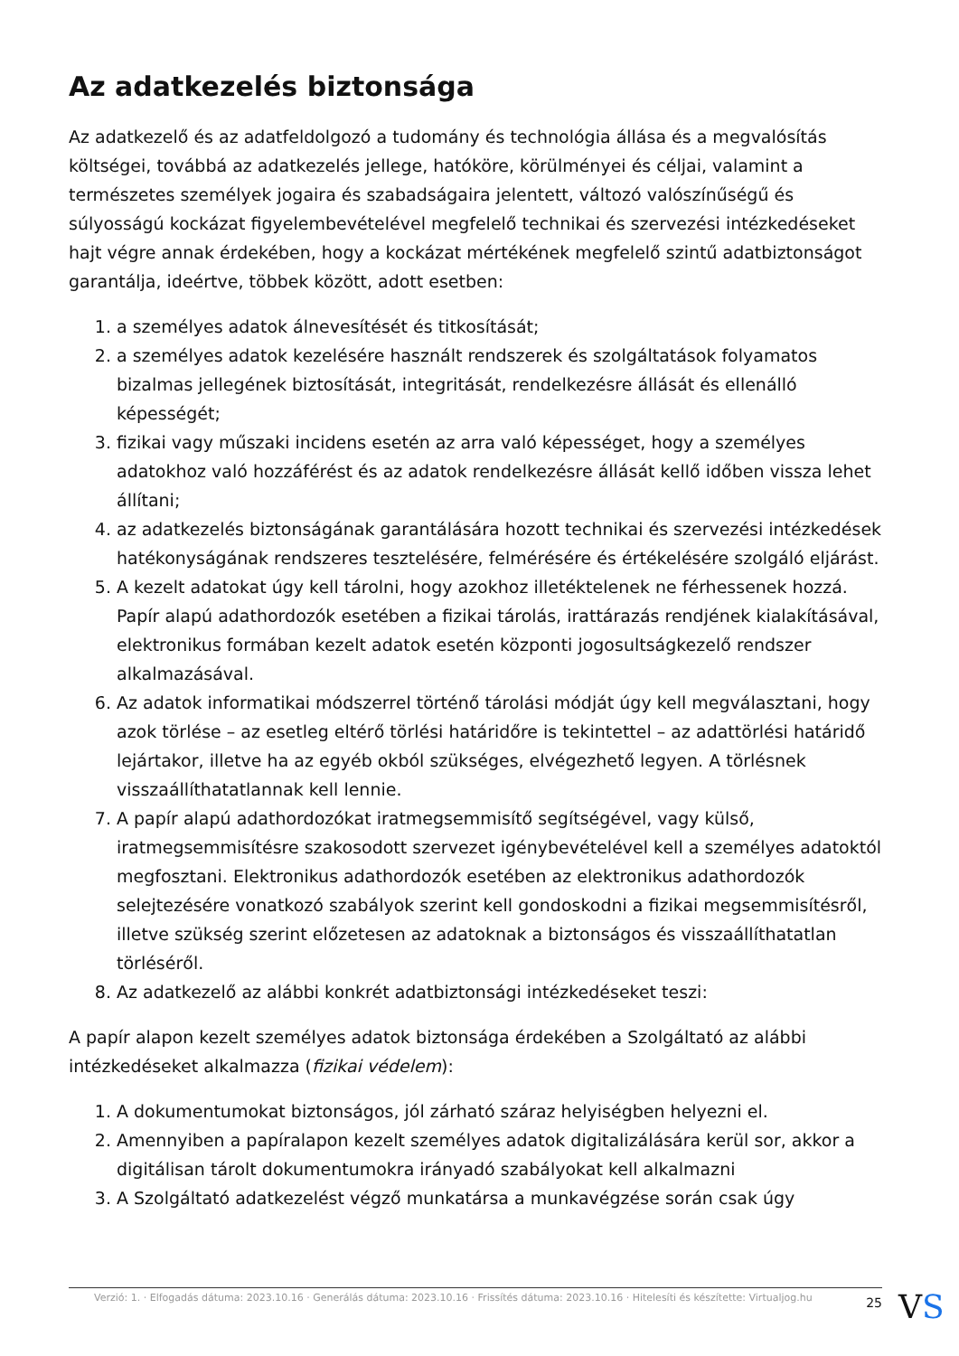Az adatkezelés biztonsága
Az adatkezelő és az adatfeldolgozó a tudomány és technológia állása és a megvalósítás költségei, továbbá az adatkezelés jellege, hatóköre, körülményei és céljai, valamint a természetes személyek jogaira és szabadságaira jelentett, változó valószínűségű és súlyosságú kockázat figyelembevételével megfelelő technikai és szervezési intézkedéseket hajt végre annak érdekében, hogy a kockázat mértékének megfelelő szintű adatbiztonságot garantálja, ideértve, többek között, adott esetben:
1. a személyes adatok álnevesítését és titkosítását;
2. a személyes adatok kezelésére használt rendszerek és szolgáltatások folyamatos bizalmas jellegének biztosítását, integritását, rendelkezésre állását és ellenálló képességét;
3. fizikai vagy műszaki incidens esetén az arra való képességet, hogy a személyes adatokhoz való hozzáférést és az adatok rendelkezésre állását kellő időben vissza lehet állítani;
4. az adatkezelés biztonságának garantálására hozott technikai és szervezési intézkedések hatékonyságának rendszeres tesztelésére, felmérésére és értékelésére szolgáló eljárást.
5. A kezelt adatokat úgy kell tárolni, hogy azokhoz illetéktelenek ne férhessenek hozzá. Papír alapú adathordozók esetében a fizikai tárolás, irattárazás rendjének kialakításával, elektronikus formában kezelt adatok esetén központi jogosultságkezelő rendszer alkalmazásával.
6. Az adatok informatikai módszerrel történő tárolási módját úgy kell megválasztani, hogy azok törlése – az esetleg eltérő törlési határidőre is tekintettel – az adattörlési határidő lejártakor, illetve ha az egyéb okból szükséges, elvégezhető legyen. A törlésnek visszaállíthatatlannak kell lennie.
7. A papír alapú adathordozókat iratmegsemmisítő segítségével, vagy külső, iratmegsemmisítésre szakosodott szervezet igénybevételével kell a személyes adatoktól megfosztani. Elektronikus adathordozók esetében az elektronikus adathordozók selejtezésére vonatkozó szabályok szerint kell gondoskodni a fizikai megsemmisítésről, illetve szükség szerint előzetesen az adatoknak a biztonságos és visszaállíthatatlan törléséről.
8. Az adatkezelő az alábbi konkrét adatbiztonsági intézkedéseket teszi:
A papír alapon kezelt személyes adatok biztonsága érdekében a Szolgáltató az alábbi intézkedéseket alkalmazza (fizikai védelem):
1. A dokumentumokat biztonságos, jól zárható száraz helyiségben helyezni el.
2. Amennyiben a papíralapon kezelt személyes adatok digitalizálására kerül sor, akkor a digitálisan tárolt dokumentumokra irányadó szabályokat kell alkalmazni
3. A Szolgáltató adatkezelést végző munkatársa a munkavégzése során csak úgy
Verzió: 1. · Elfogadás dátuma: 2023.10.16 · Generálás dátuma: 2023.10.16 · Frissítés dátuma: 2023.10.16 · Hitelesíti és készítette: Virtualjog.hu 25
VS